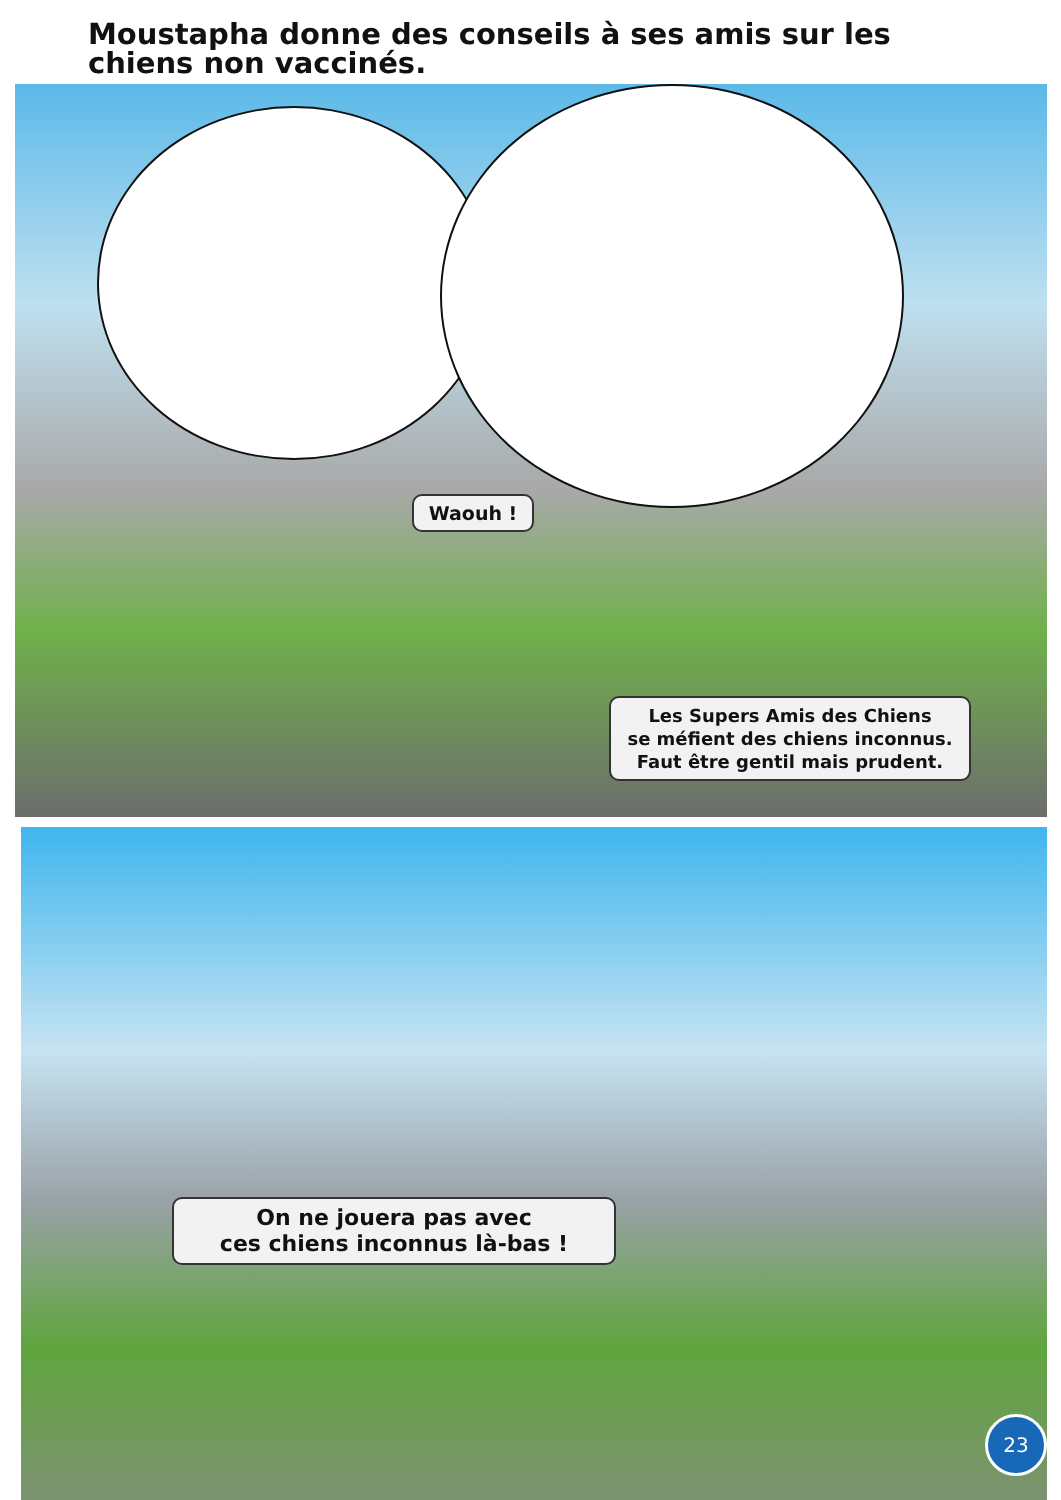Moustapha donne des conseils à ses amis sur les chiens non vaccinés.
Waouh !
Les Supers Amis des Chiens
se méfient des chiens inconnus.
Faut être gentil mais prudent.
On ne jouera pas avec
ces chiens inconnus là-bas !
23